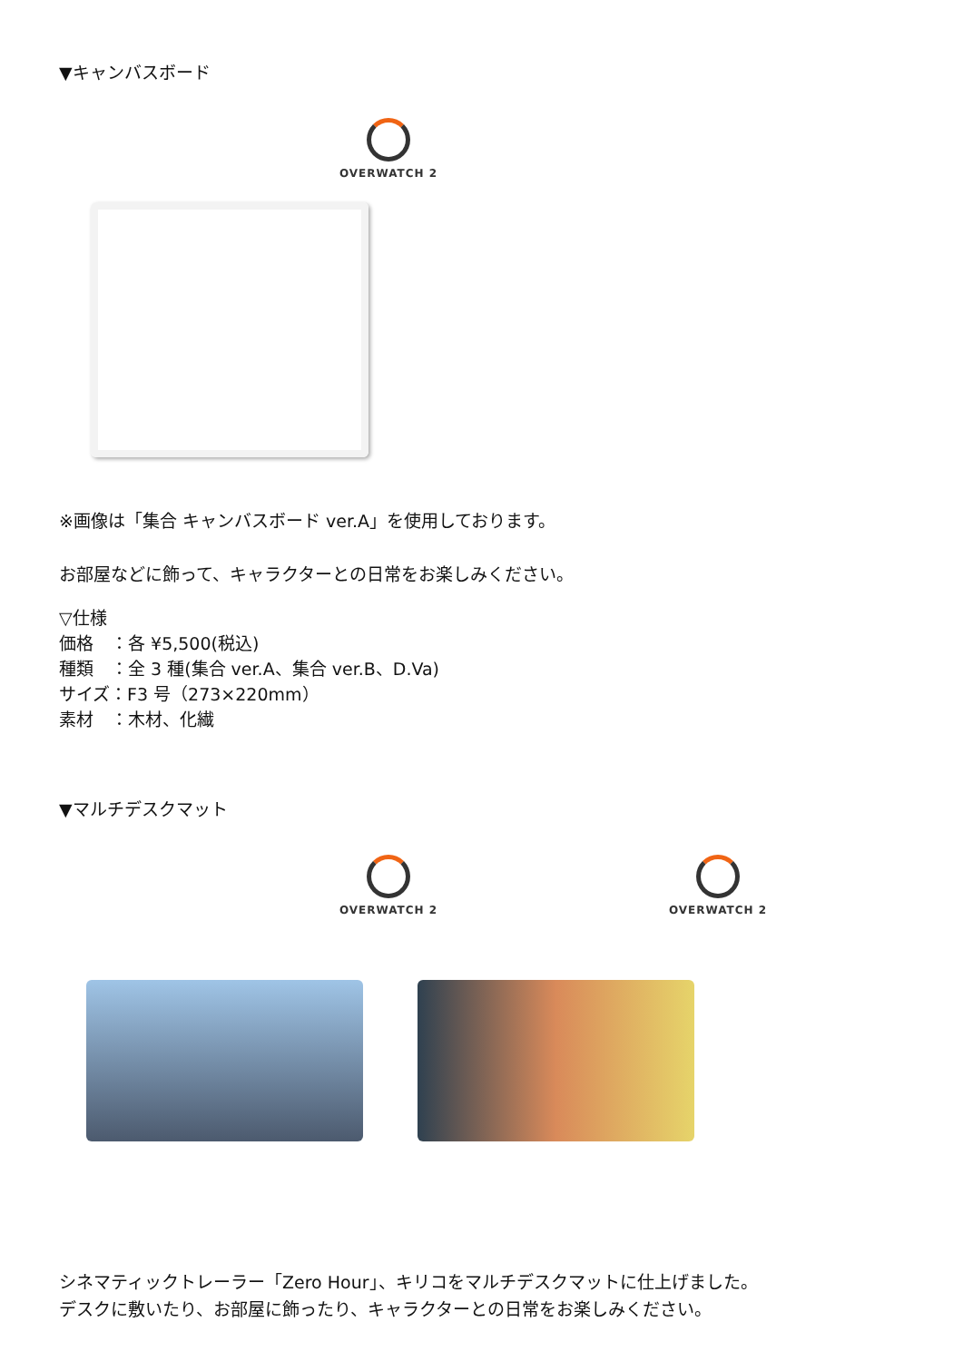▼キャンバスボード
OVERWATCH 2
※画像は「集合 キャンバスボード ver.A」を使用しております。
お部屋などに飾って、キャラクターとの日常をお楽しみください。
▽仕様
価格　：各 ¥5,500(税込)
種類　：全 3 種(集合 ver.A、集合 ver.B、D.Va)
サイズ：F3 号（273×220mm）
素材　：木材、化繊
▼マルチデスクマット
OVERWATCH 2 OVERWATCH 2
シネマティックトレーラー「Zero Hour」、キリコをマルチデスクマットに仕上げました。
デスクに敷いたり、お部屋に飾ったり、キャラクターとの日常をお楽しみください。